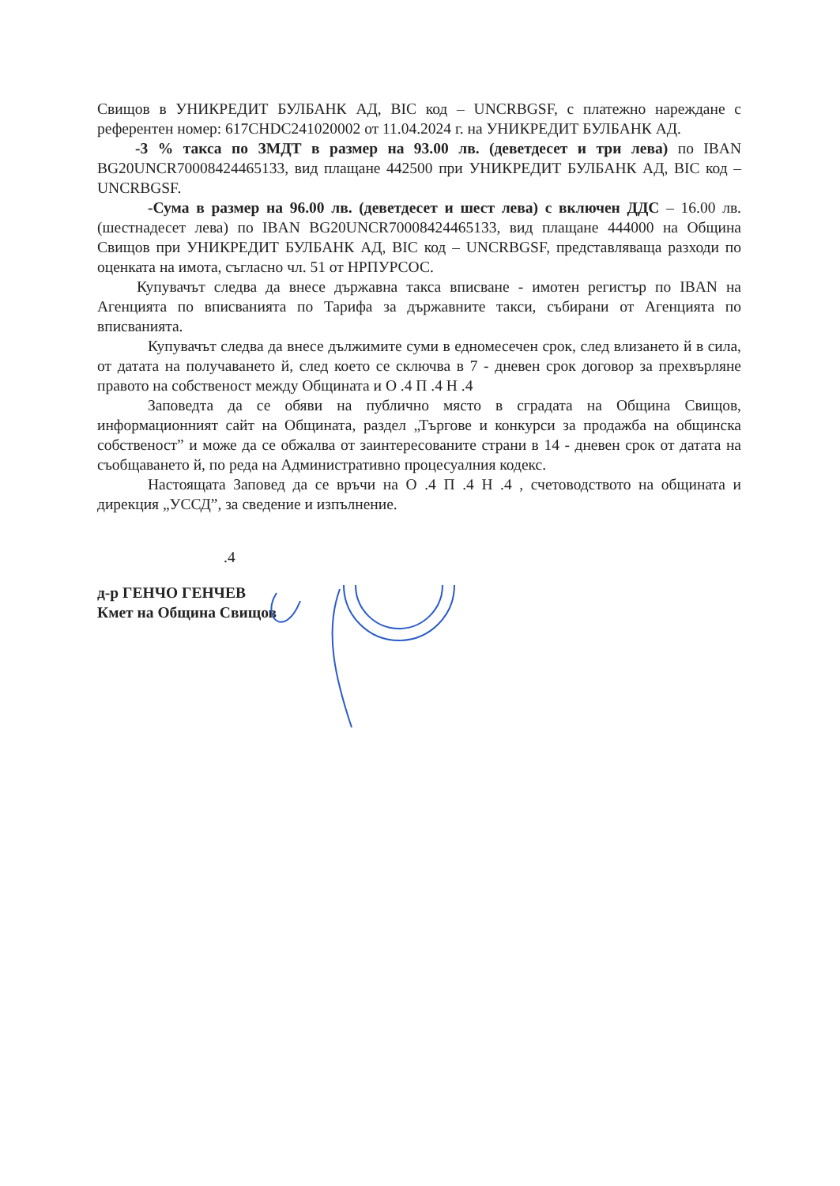Свищов в УНИКРЕДИТ БУЛБАНК АД, BIC код – UNCRBGSF, с платежно нареждане с референтен номер: 617CHDC241020002 от 11.04.2024 г. на УНИКРЕДИТ БУЛБАНК АД.
-3 % такса по ЗМДТ в размер на 93.00 лв. (деветдесет и три лева) по IBAN BG20UNCR70008424465133, вид плащане 442500 при УНИКРЕДИТ БУЛБАНК АД, BIC код – UNCRBGSF.
-Сума в размер на 96.00 лв. (деветдесет и шест лева) с включен ДДС – 16.00 лв. (шестнадесет лева) по IBAN BG20UNCR70008424465133, вид плащане 444000 на Община Свищов при УНИКРЕДИТ БУЛБАНК АД, BIC код – UNCRBGSF, представляваща разходи по оценката на имота, съгласно чл. 51 от НРПУРСОС.
Купувачът следва да внесе държавна такса вписване - имотен регистър по IBAN на Агенцията по вписванията по Тарифа за държавните такси, събирани от Агенцията по вписванията.
Купувачът следва да внесе дължимите суми в едномесечен срок, след влизането й в сила, от датата на получаването й, след което се сключва в 7 - дневен срок договор за прехвърляне правото на собственост между Общината и О .4 П .4 Н .4
Заповедта да се обяви на публично място в сградата на Община Свищов, информационният сайт на Общината, раздел „Търгове и конкурси за продажба на общинска собственост” и може да се обжалва от заинтересованите страни в 14 - дневен срок от датата на съобщаването й, по реда на Административно процесуалния кодекс.
Настоящата Заповед да се връчи на О .4 П .4 Н .4 , счетоводството на общината и дирекция „УССД”, за сведение и изпълнение.
.4
д-р ГЕНЧО ГЕНЧЕВ
Кмет на Община Свищов